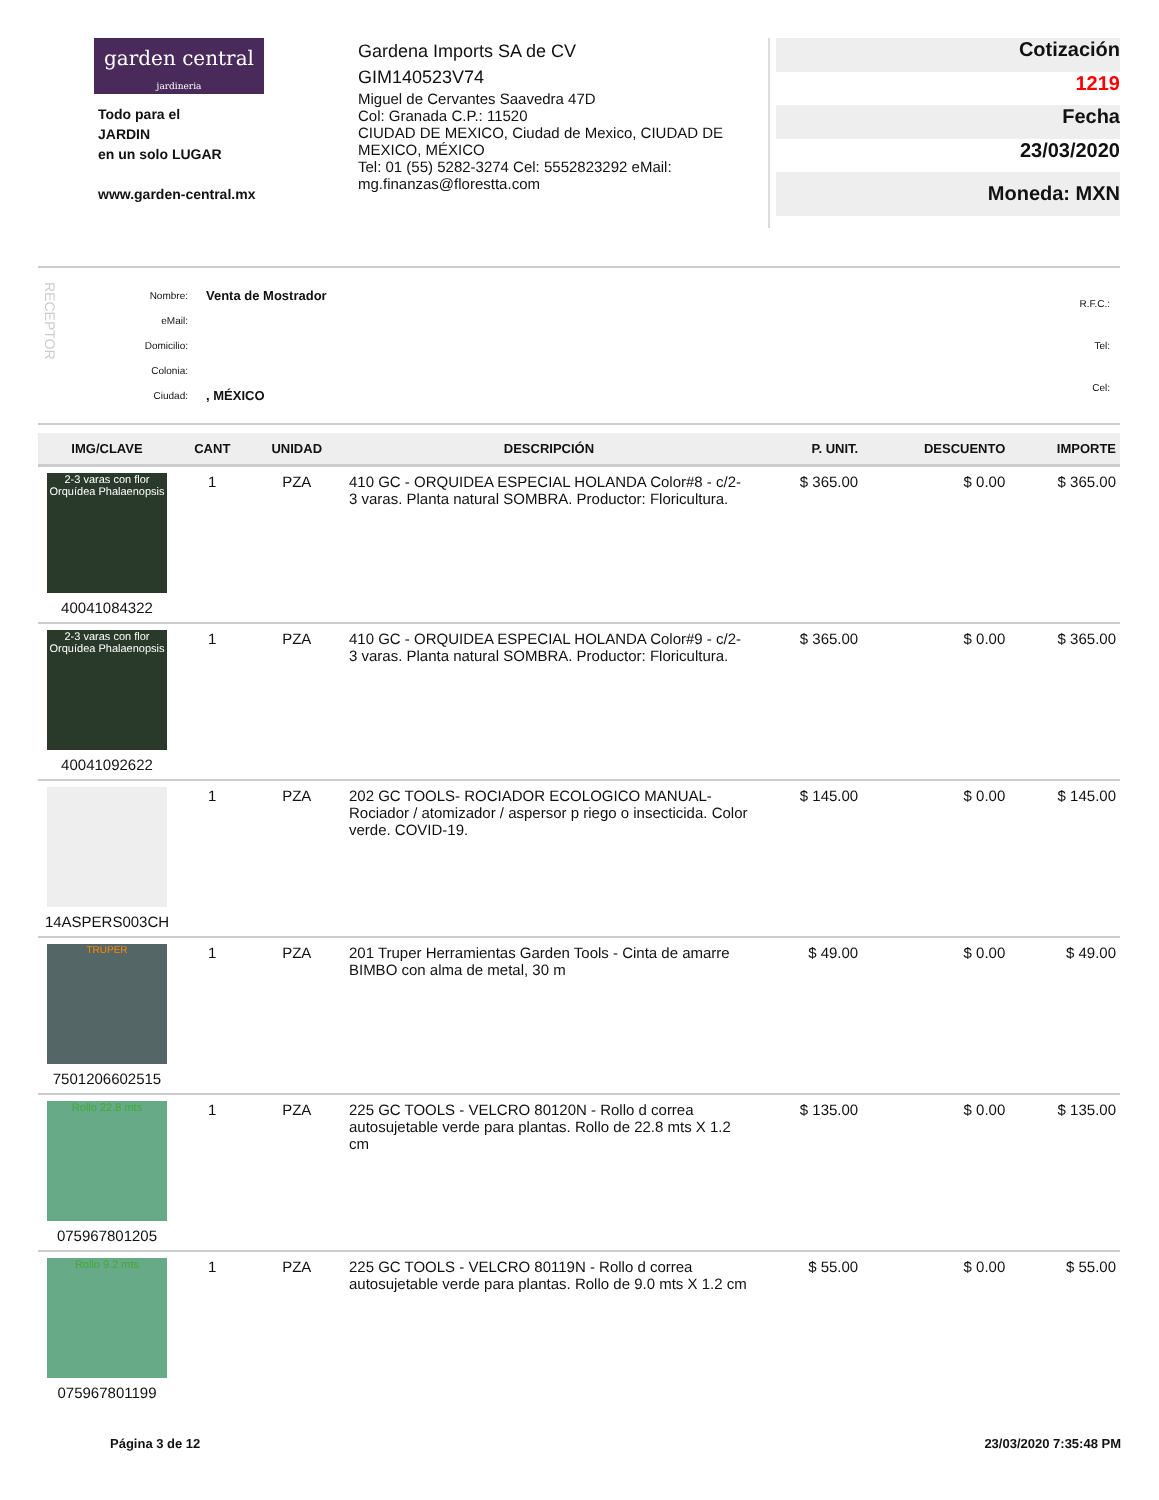garden central
jardineria
Todo para el
JARDIN
en un solo LUGAR
www.garden-central.mx
Gardena Imports SA de CV
GIM140523V74
Miguel de Cervantes Saavedra 47D
Col: Granada C.P.: 11520
CIUDAD DE MEXICO, Ciudad de Mexico, CIUDAD DE MEXICO, MÉXICO
Tel: 01 (55) 5282-3274 Cel: 5552823292 eMail: mg.finanzas@florestta.com
Cotización
1219
Fecha
23/03/2020
Moneda: MXN
RECEPTOR
| Nombre: | Venta de Mostrador |
| eMail: | |
| Domicilio: | |
| Colonia: | |
| Ciudad: | , MÉXICO |
| R.F.C.: |
| Tel: |
| Cel: |
| IMG/CLAVE | CANT | UNIDAD | DESCRIPCIÓN | P. UNIT. | DESCUENTO | IMPORTE |
| --- | --- | --- | --- | --- | --- | --- |
| 2-3 varas con flor Orquídea Phalaenopsis 40041084322 | 1 | PZA | 410 GC - ORQUIDEA ESPECIAL HOLANDA Color#8 - c/2-3 varas. Planta natural SOMBRA. Productor: Floricultura. | $ 365.00 | $ 0.00 | $ 365.00 |
| 2-3 varas con flor Orquídea Phalaenopsis 40041092622 | 1 | PZA | 410 GC - ORQUIDEA ESPECIAL HOLANDA Color#9 - c/2-3 varas. Planta natural SOMBRA. Productor: Floricultura. | $ 365.00 | $ 0.00 | $ 365.00 |
| 14ASPERS003CH | 1 | PZA | 202 GC TOOLS- ROCIADOR ECOLOGICO MANUAL- Rociador / atomizador / aspersor p riego o insecticida. Color verde. COVID-19. | $ 145.00 | $ 0.00 | $ 145.00 |
| TRUPER 7501206602515 | 1 | PZA | 201 Truper Herramientas Garden Tools - Cinta de amarre BIMBO con alma de metal, 30 m | $ 49.00 | $ 0.00 | $ 49.00 |
| Rollo 22.8 mts 075967801205 | 1 | PZA | 225 GC TOOLS - VELCRO 80120N - Rollo d correa autosujetable verde para plantas. Rollo de 22.8 mts X 1.2 cm | $ 135.00 | $ 0.00 | $ 135.00 |
| Rollo 9.2 mts 075967801199 | 1 | PZA | 225 GC TOOLS - VELCRO 80119N - Rollo d correa autosujetable verde para plantas. Rollo de 9.0 mts X 1.2 cm | $ 55.00 | $ 0.00 | $ 55.00 |
Página 3 de 12 23/03/2020 7:35:48 PM